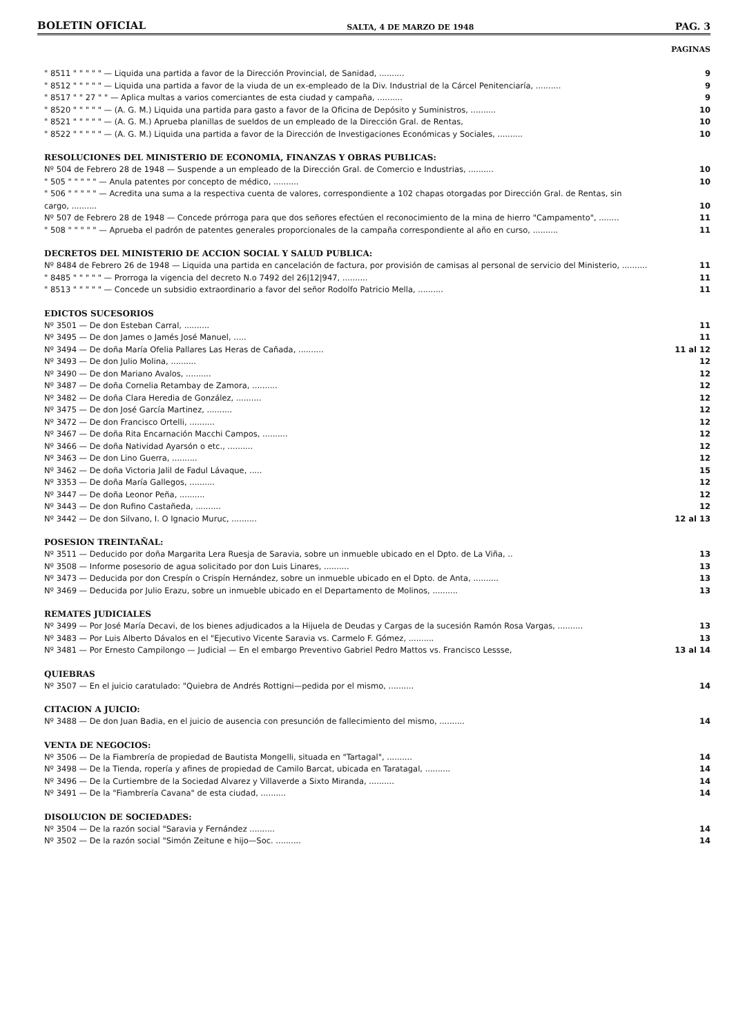BOLETIN OFICIAL SALTA, 4 DE MARZO DE 1948 PAG. 3
PAGINAS
" 8511 " " " " " — Liquida una partida a favor de la Dirección Provincial, de Sanidad, ..........
9
" 8512 " " " " " — Liquida una partida a favor de la viuda de un ex-empleado de la Div. Industrial de la Cárcel Penitenciaría, ..........
9
" 8517 " " 27 " " — Aplica multas a varios comerciantes de esta ciudad y campaña, ..........
9
" 8520 " " " " " — (A. G. M.) Liquida una partida para gasto a favor de la Oficina de Depósito y Suministros, ..........
10
" 8521 " " " " " — (A. G. M.) Aprueba planillas de sueldos de un empleado de la Dirección Gral. de Rentas,
10
" 8522 " " " " " — (A. G. M.) Liquida una partida a favor de la Dirección de Investigaciones Económicas y Sociales, ..........
10
RESOLUCIONES DEL MINISTERIO DE ECONOMIA, FINANZAS Y OBRAS PUBLICAS:
Nº 504 de Febrero 28 de 1948 — Suspende a un empleado de la Dirección Gral. de Comercio e Industrias, ..........
10
" 505 " " " " " — Anula patentes por concepto de médico, ..........
10
" 506 " " " " " — Acredita una suma a la respectiva cuenta de valores, correspondiente a 102 chapas otorgadas por Dirección Gral. de Rentas, sin cargo, ..........
10
Nº 507 de Febrero 28 de 1948 — Concede prórroga para que dos señores efectúen el reconocimiento de la mina de hierro "Campamento", ........
11
" 508 " " " " " — Aprueba el padrón de patentes generales proporcionales de la campaña correspondiente al año en curso, ..........
11
DECRETOS DEL MINISTERIO DE ACCION SOCIAL Y SALUD PUBLICA:
Nº 8484 de Febrero 26 de 1948 — Liquida una partida en cancelación de factura, por provisión de camisas al personal de servicio del Ministerio, ..........
11
" 8485 " " " " " — Prorroga la vigencia del decreto N.o 7492 del 26|12|947, ..........
11
" 8513 " " " " " — Concede un subsidio extraordinario a favor del señor Rodolfo Patricio Mella, ..........
11
EDICTOS SUCESORIOS
Nº 3501 — De don Esteban Carral, ..........
11
Nº 3495 — De don James o Jamés José Manuel, .....
11
Nº 3494 — De doña María Ofelia Pallares Las Heras de Cañada, ..........
11 al 12
Nº 3493 — De don Julio Molina, ..........
12
Nº 3490 — De don Mariano Avalos, ..........
12
Nº 3487 — De doña Cornelia Retambay de Zamora, ..........
12
Nº 3482 — De doña Clara Heredia de González, ..........
12
Nº 3475 — De don José García Martinez, ..........
12
Nº 3472 — De don Francisco Ortelli, ..........
12
Nº 3467 — De doña Rita Encarnación Macchi Campos, ..........
12
Nº 3466 — De doña Natividad Ayarsón o etc., ..........
12
Nº 3463 — De don Lino Guerra, ..........
12
Nº 3462 — De doña Victoria Jalil de Fadul Lávaque, .....
15
Nº 3353 — De doña María Gallegos, ..........
12
Nº 3447 — De doña Leonor Peña, ..........
12
Nº 3443 — De don Rufino Castañeda, ..........
12
Nº 3442 — De don Silvano, I. O Ignacio Muruc, ..........
12 al 13
POSESION TREINTAÑAL:
Nº 3511 — Deducido por doña Margarita Lera Ruesja de Saravia, sobre un inmueble ubicado en el Dpto. de La Viña, ..
13
Nº 3508 — Informe posesorio de agua solicitado por don Luis Linares, ..........
13
Nº 3473 — Deducida por don Crespín o Crispín Hernández, sobre un inmueble ubicado en el Dpto. de Anta, ..........
13
Nº 3469 — Deducida por Julio Erazu, sobre un inmueble ubicado en el Departamento de Molinos, ..........
13
REMATES JUDICIALES
Nº 3499 — Por José María Decavi, de los bienes adjudicados a la Hijuela de Deudas y Cargas de la sucesión Ramón Rosa Vargas, ..........
13
Nº 3483 — Por Luis Alberto Dávalos en el "Ejecutivo Vicente Saravia vs. Carmelo F. Gómez, ..........
13
Nº 3481 — Por Ernesto Campilongo — Judicial — En el embargo Preventivo Gabriel Pedro Mattos vs. Francisco Lessse,
13 al 14
QUIEBRAS
Nº 3507 — En el juicio caratulado: "Quiebra de Andrés Rottigni—pedida por el mismo, ..........
14
CITACION A JUICIO:
Nº 3488 — De don Juan Badia, en el juicio de ausencia con presunción de fallecimiento del mismo, ..........
14
VENTA DE NEGOCIOS:
Nº 3506 — De la Fiambrería de propiedad de Bautista Mongelli, situada en "Tartagal", ..........
14
Nº 3498 — De la Tienda, ropería y afines de propiedad de Camilo Barcat, ubicada en Taratagal, ..........
14
Nº 3496 — De la Curtiembre de la Sociedad Alvarez y Villaverde a Sixto Miranda, ..........
14
Nº 3491 — De la "Fiambrería Cavana" de esta ciudad, ..........
14
DISOLUCION DE SOCIEDADES:
Nº 3504 — De la razón social "Saravia y Fernández ..........
14
Nº 3502 — De la razón social "Simón Zeitune e hijo—Soc. ..........
14